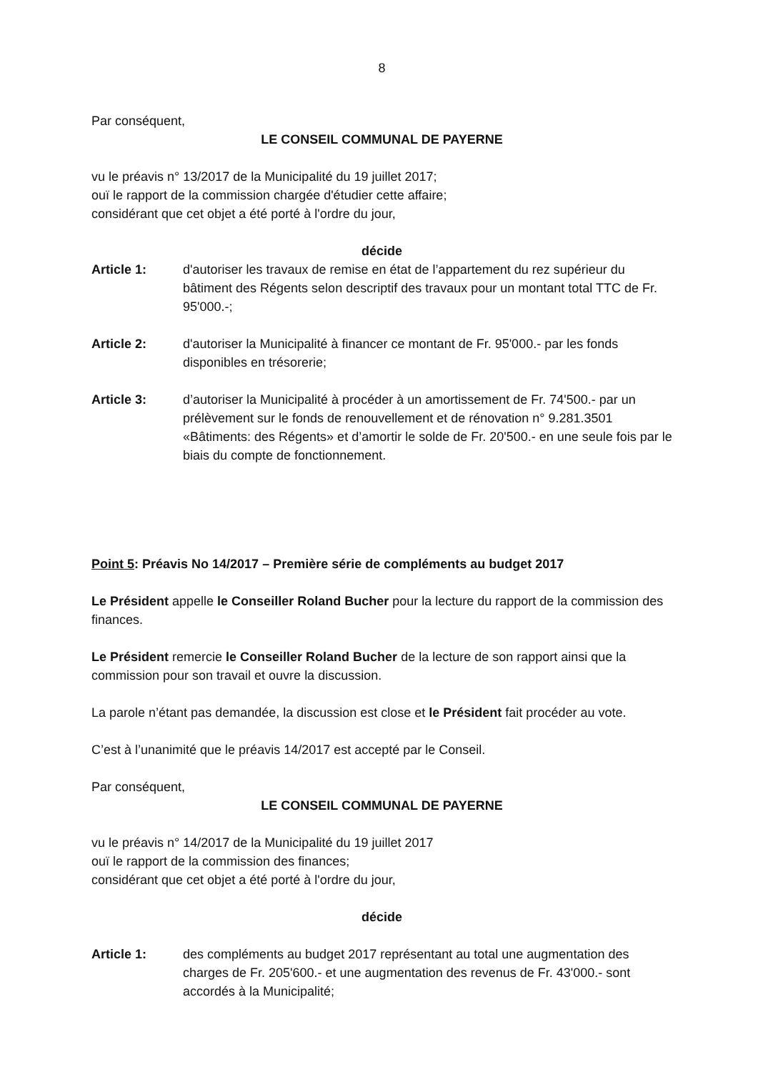8
Par conséquent,
LE CONSEIL COMMUNAL DE PAYERNE
vu le préavis n° 13/2017 de la Municipalité du 19 juillet 2017;
ouï le rapport de la commission chargée d'étudier cette affaire;
considérant que cet objet a été porté à l'ordre du jour,
décide
Article 1: d'autoriser les travaux de remise en état de l’appartement du rez supérieur du bâtiment des Régents selon descriptif des travaux pour un montant total TTC de Fr. 95'000.-;
Article 2: d'autoriser la Municipalité à financer ce montant de Fr. 95'000.- par les fonds disponibles en trésorerie;
Article 3: d’autoriser la Municipalité à procéder à un amortissement de Fr. 74'500.- par un prélèvement sur le fonds de renouvellement et de rénovation n° 9.281.3501 «Bâtiments: des Régents» et d’amortir le solde de Fr. 20'500.- en une seule fois par le biais du compte de fonctionnement.
Point 5: Préavis No 14/2017 – Première série de compléments au budget 2017
Le Président appelle le Conseiller Roland Bucher pour la lecture du rapport de la commission des finances.
Le Président remercie le Conseiller Roland Bucher de la lecture de son rapport ainsi que la commission pour son travail et ouvre la discussion.
La parole n’étant pas demandée, la discussion est close et le Président fait procéder au vote.
C’est à l’unanimité que le préavis 14/2017 est accepté par le Conseil.
Par conséquent,
LE CONSEIL COMMUNAL DE PAYERNE
vu le préavis n° 14/2017 de la Municipalité du 19 juillet 2017
ouï le rapport de la commission des finances;
considérant que cet objet a été porté à l'ordre du jour,
décide
Article 1: des compléments au budget 2017 représentant au total une augmentation des charges de Fr. 205'600.- et une augmentation des revenus de Fr. 43'000.- sont accordés à la Municipalité;